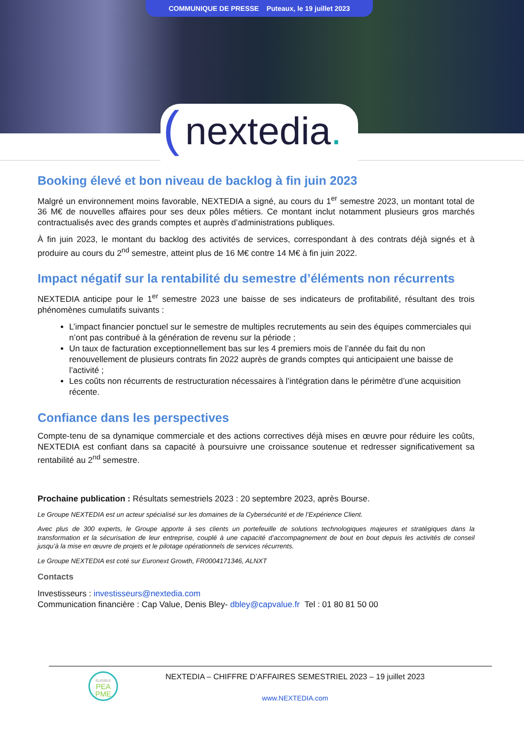COMMUNIQUE DE PRESSE Puteaux, le 19 juillet 2023
(nextedia.
Booking élevé et bon niveau de backlog à fin juin 2023
Malgré un environnement moins favorable, NEXTEDIA a signé, au cours du 1<sup>er</sup> semestre 2023, un montant total de 36 M€ de nouvelles affaires pour ses deux pôles métiers. Ce montant inclut notamment plusieurs gros marchés contractualisés avec des grands comptes et auprès d’administrations publiques.
À fin juin 2023, le montant du backlog des activités de services, correspondant à des contrats déjà signés et à produire au cours du 2<sup>nd</sup> semestre, atteint plus de 16 M€ contre 14 M€ à fin juin 2022.
Impact négatif sur la rentabilité du semestre d’éléments non récurrents
NEXTEDIA anticipe pour le 1<sup>er</sup> semestre 2023 une baisse de ses indicateurs de profitabilité, résultant des trois phénomènes cumulatifs suivants :
L’impact financier ponctuel sur le semestre de multiples recrutements au sein des équipes commerciales qui n’ont pas contribué à la génération de revenu sur la période ;
Un taux de facturation exceptionnellement bas sur les 4 premiers mois de l’année du fait du non renouvellement de plusieurs contrats fin 2022 auprès de grands comptes qui anticipaient une baisse de l’activité ;
Les coûts non récurrents de restructuration nécessaires à l’intégration dans le périmètre d’une acquisition récente.
Confiance dans les perspectives
Compte-tenu de sa dynamique commerciale et des actions correctives déjà mises en œuvre pour réduire les coûts, NEXTEDIA est confiant dans sa capacité à poursuivre une croissance soutenue et redresser significativement sa rentabilité au 2<sup>nd</sup> semestre.
Prochaine publication : Résultats semestriels 2023 : 20 septembre 2023, après Bourse.
Le Groupe NEXTEDIA est un acteur spécialisé sur les domaines de la Cybersécurité et de l’Expérience Client.
Avec plus de 300 experts, le Groupe apporte à ses clients un portefeuille de solutions technologiques majeures et stratégiques dans la transformation et la sécurisation de leur entreprise, couplé à une capacité d’accompagnement de bout en bout depuis les activités de conseil jusqu’à la mise en œuvre de projets et le pilotage opérationnels de services récurrents.
Le Groupe NEXTEDIA est coté sur Euronext Growth, FR0004171346, ALNXT
Contacts
Investisseurs : investisseurs@nextedia.com
Communication financière : Cap Value, Denis Bley- dbley@capvalue.fr Tel : 01 80 81 50 00
ELIGIBLE
PEA
PME
NEXTEDIA – CHIFFRE D’AFFAIRES SEMESTRIEL 2023 – 19 juillet 2023
www.NEXTEDIA.com